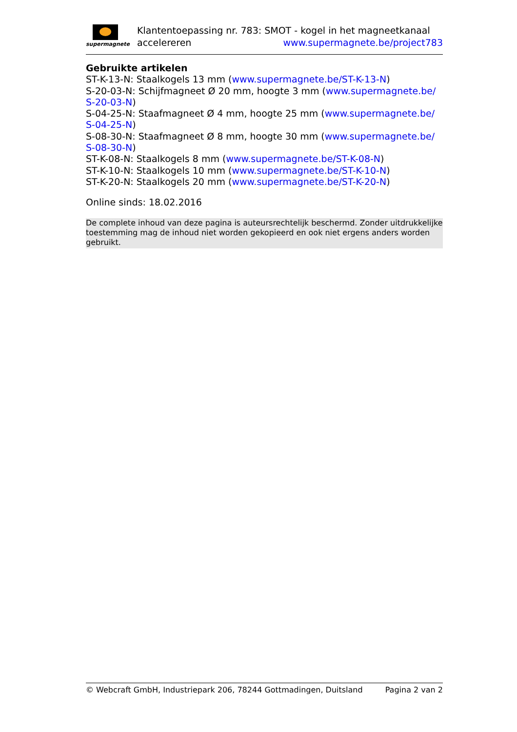supermagnete
Klantentoepassing nr. 783: SMOT - kogel in het magneetkanaal
accelereren www.supermagnete.be/project783
Gebruikte artikelen
ST-K-13-N: Staalkogels 13 mm (www.supermagnete.be/ST-K-13-N)
S-20-03-N: Schijfmagneet Ø 20 mm, hoogte 3 mm (www.supermagnete.be/
S-20-03-N)
S-04-25-N: Staafmagneet Ø 4 mm, hoogte 25 mm (www.supermagnete.be/
S-04-25-N)
S-08-30-N: Staafmagneet Ø 8 mm, hoogte 30 mm (www.supermagnete.be/
S-08-30-N)
ST-K-08-N: Staalkogels 8 mm (www.supermagnete.be/ST-K-08-N)
ST-K-10-N: Staalkogels 10 mm (www.supermagnete.be/ST-K-10-N)
ST-K-20-N: Staalkogels 20 mm (www.supermagnete.be/ST-K-20-N)
Online sinds: 18.02.2016
De complete inhoud van deze pagina is auteursrechtelijk beschermd. Zonder uitdrukkelijke toestemming mag de inhoud niet worden gekopieerd en ook niet ergens anders worden gebruikt.
© Webcraft GmbH, Industriepark 206, 78244 Gottmadingen, Duitsland Pagina 2 van 2